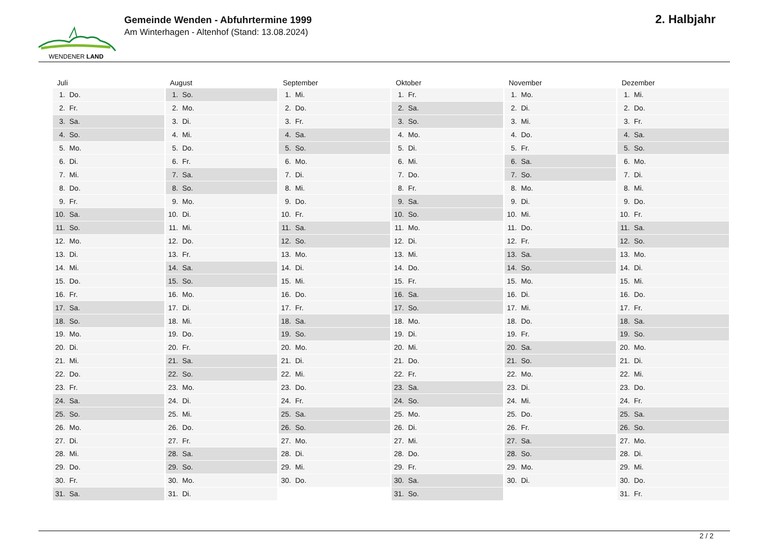WENDENER LAND
Gemeinde Wenden - Abfuhrtermine 1999
Am Winterhagen - Altenhof (Stand: 13.08.2024)
2. Halbjahr
| Juli | August | September | Oktober | November | Dezember |
| --- | --- | --- | --- | --- | --- |
| 1. Do. | 1. So. | 1. Mi. | 1. Fr. | 1. Mo. | 1. Mi. |
| 2. Fr. | 2. Mo. | 2. Do. | 2. Sa. | 2. Di. | 2. Do. |
| 3. Sa. | 3. Di. | 3. Fr. | 3. So. | 3. Mi. | 3. Fr. |
| 4. So. | 4. Mi. | 4. Sa. | 4. Mo. | 4. Do. | 4. Sa. |
| 5. Mo. | 5. Do. | 5. So. | 5. Di. | 5. Fr. | 5. So. |
| 6. Di. | 6. Fr. | 6. Mo. | 6. Mi. | 6. Sa. | 6. Mo. |
| 7. Mi. | 7. Sa. | 7. Di. | 7. Do. | 7. So. | 7. Di. |
| 8. Do. | 8. So. | 8. Mi. | 8. Fr. | 8. Mo. | 8. Mi. |
| 9. Fr. | 9. Mo. | 9. Do. | 9. Sa. | 9. Di. | 9. Do. |
| 10. Sa. | 10. Di. | 10. Fr. | 10. So. | 10. Mi. | 10. Fr. |
| 11. So. | 11. Mi. | 11. Sa. | 11. Mo. | 11. Do. | 11. Sa. |
| 12. Mo. | 12. Do. | 12. So. | 12. Di. | 12. Fr. | 12. So. |
| 13. Di. | 13. Fr. | 13. Mo. | 13. Mi. | 13. Sa. | 13. Mo. |
| 14. Mi. | 14. Sa. | 14. Di. | 14. Do. | 14. So. | 14. Di. |
| 15. Do. | 15. So. | 15. Mi. | 15. Fr. | 15. Mo. | 15. Mi. |
| 16. Fr. | 16. Mo. | 16. Do. | 16. Sa. | 16. Di. | 16. Do. |
| 17. Sa. | 17. Di. | 17. Fr. | 17. So. | 17. Mi. | 17. Fr. |
| 18. So. | 18. Mi. | 18. Sa. | 18. Mo. | 18. Do. | 18. Sa. |
| 19. Mo. | 19. Do. | 19. So. | 19. Di. | 19. Fr. | 19. So. |
| 20. Di. | 20. Fr. | 20. Mo. | 20. Mi. | 20. Sa. | 20. Mo. |
| 21. Mi. | 21. Sa. | 21. Di. | 21. Do. | 21. So. | 21. Di. |
| 22. Do. | 22. So. | 22. Mi. | 22. Fr. | 22. Mo. | 22. Mi. |
| 23. Fr. | 23. Mo. | 23. Do. | 23. Sa. | 23. Di. | 23. Do. |
| 24. Sa. | 24. Di. | 24. Fr. | 24. So. | 24. Mi. | 24. Fr. |
| 25. So. | 25. Mi. | 25. Sa. | 25. Mo. | 25. Do. | 25. Sa. |
| 26. Mo. | 26. Do. | 26. So. | 26. Di. | 26. Fr. | 26. So. |
| 27. Di. | 27. Fr. | 27. Mo. | 27. Mi. | 27. Sa. | 27. Mo. |
| 28. Mi. | 28. Sa. | 28. Di. | 28. Do. | 28. So. | 28. Di. |
| 29. Do. | 29. So. | 29. Mi. | 29. Fr. | 29. Mo. | 29. Mi. |
| 30. Fr. | 30. Mo. | 30. Do. | 30. Sa. | 30. Di. | 30. Do. |
| 31. Sa. | 31. Di. | | 31. So. | | 31. Fr. |
2 / 2